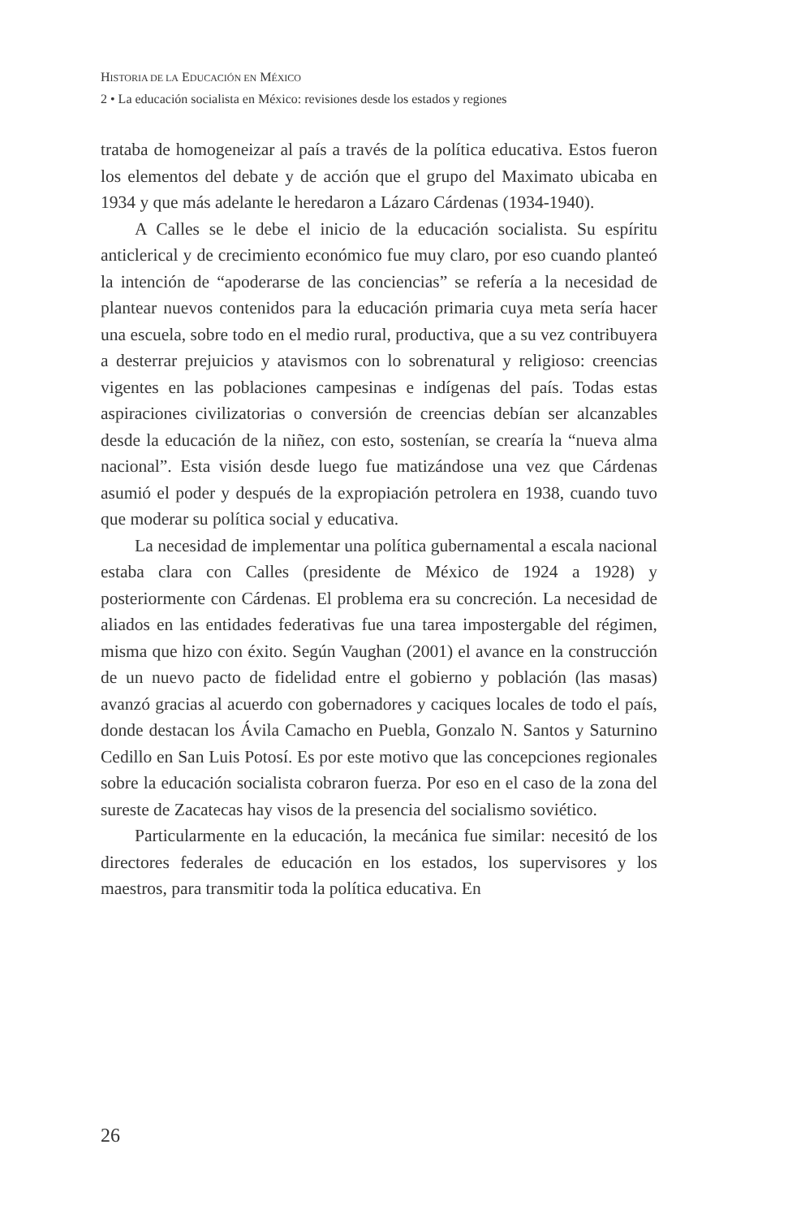HISTORIA DE LA EDUCACIÓN EN MÉXICO
2 • La educación socialista en México: revisiones desde los estados y regiones
trataba de homogeneizar al país a través de la política educativa. Estos fueron los elementos del debate y de acción que el grupo del Maximato ubicaba en 1934 y que más adelante le heredaron a Lázaro Cárdenas (1934-1940).
A Calles se le debe el inicio de la educación socialista. Su espíritu anticlerical y de crecimiento económico fue muy claro, por eso cuando planteó la intención de “apoderarse de las conciencias” se refería a la necesidad de plantear nuevos contenidos para la educación primaria cuya meta sería hacer una escuela, sobre todo en el medio rural, productiva, que a su vez contribuyera a desterrar prejuicios y atavismos con lo sobrenatural y religioso: creencias vigentes en las poblaciones campesinas e indígenas del país. Todas estas aspiraciones civilizatorias o conversión de creencias debían ser alcanzables desde la educación de la niñez, con esto, sostenían, se crearía la “nueva alma nacional”. Esta visión desde luego fue matizándose una vez que Cárdenas asumió el poder y después de la expropiación petrolera en 1938, cuando tuvo que moderar su política social y educativa.
La necesidad de implementar una política gubernamental a escala nacional estaba clara con Calles (presidente de México de 1924 a 1928) y posteriormente con Cárdenas. El problema era su concreción. La necesidad de aliados en las entidades federativas fue una tarea impostergable del régimen, misma que hizo con éxito. Según Vaughan (2001) el avance en la construcción de un nuevo pacto de fidelidad entre el gobierno y población (las masas) avanzó gracias al acuerdo con gobernadores y caciques locales de todo el país, donde destacan los Ávila Camacho en Puebla, Gonzalo N. Santos y Saturnino Cedillo en San Luis Potosí. Es por este motivo que las concepciones regionales sobre la educación socialista cobraron fuerza. Por eso en el caso de la zona del sureste de Zacatecas hay visos de la presencia del socialismo soviético.
Particularmente en la educación, la mecánica fue similar: necesitó de los directores federales de educación en los estados, los supervisores y los maestros, para transmitir toda la política educativa. En
26